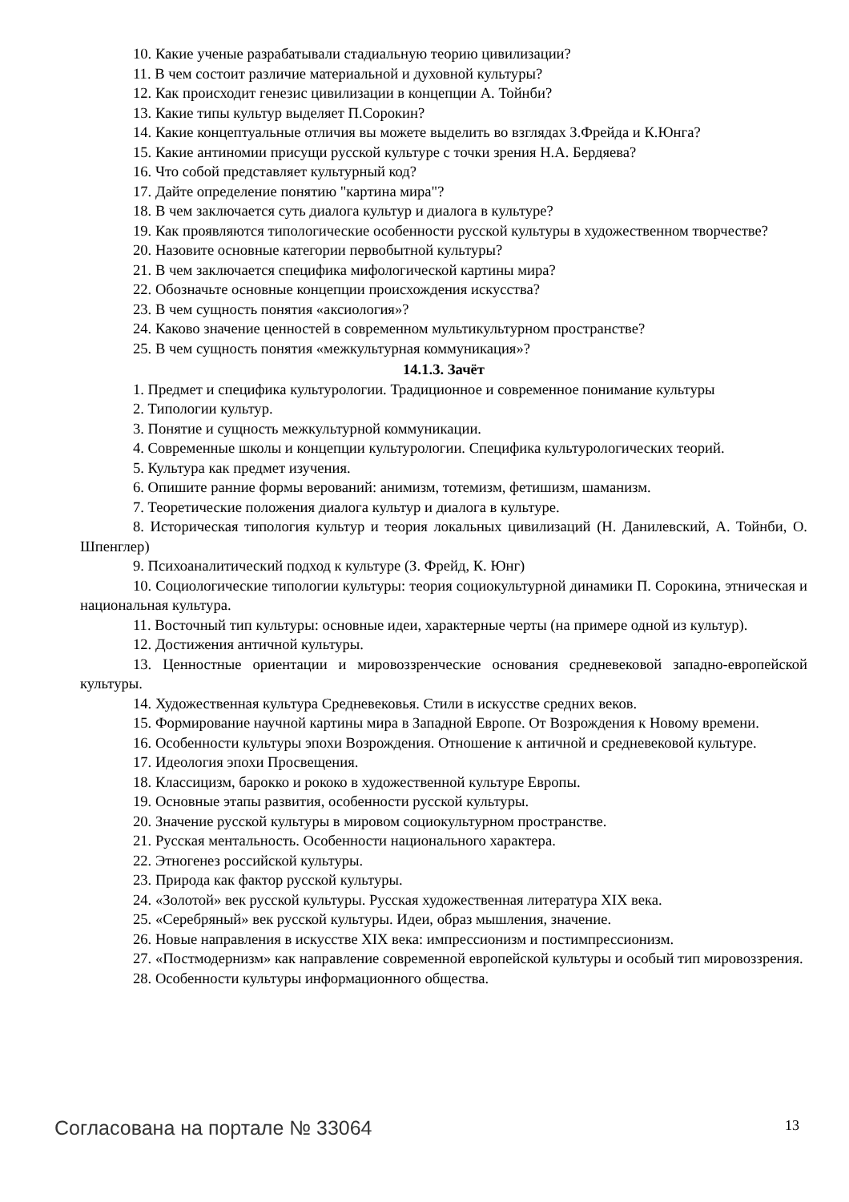10. Какие ученые разрабатывали стадиальную теорию цивилизации?
11. В чем состоит различие материальной и духовной культуры?
12. Как происходит генезис цивилизации в концепции А. Тойнби?
13. Какие типы культур выделяет П.Сорокин?
14. Какие концептуальные отличия вы можете выделить во взглядах З.Фрейда и К.Юнга?
15. Какие антиномии присущи русской культуре с точки зрения Н.А. Бердяева?
16. Что собой представляет культурный код?
17. Дайте определение понятию "картина мира"?
18. В чем заключается суть диалога культур и диалога в культуре?
19. Как проявляются типологические особенности русской культуры в художественном творчестве?
20. Назовите основные категории первобытной культуры?
21. В чем заключается специфика мифологической картины мира?
22. Обозначьте основные концепции происхождения искусства?
23. В чем сущность понятия «аксиология»?
24. Каково значение ценностей в современном мультикультурном пространстве?
25. В чем сущность понятия «межкультурная коммуникация»?
14.1.3. Зачёт
1. Предмет и специфика культурологии. Традиционное и современное понимание культуры
2. Типологии культур.
3. Понятие и сущность межкультурной коммуникации.
4. Современные школы и концепции культурологии. Специфика культурологических теорий.
5. Культура как предмет изучения.
6. Опишите ранние формы верований: анимизм, тотемизм, фетишизм, шаманизм.
7. Теоретические положения диалога культур и диалога в культуре.
8. Историческая типология культур и теория локальных цивилизаций (Н. Данилевский, А. Тойнби, О. Шпенглер)
9. Психоаналитический подход к культуре (З. Фрейд, К. Юнг)
10. Социологические типологии культуры: теория социокультурной динамики П. Сорокина, этническая и национальная культура.
11. Восточный тип культуры: основные идеи, характерные черты (на примере одной из культур).
12. Достижения античной культуры.
13. Ценностные ориентации и мировоззренческие основания средневековой западно-европейской культуры.
14. Художественная культура Средневековья. Стили в искусстве средних веков.
15. Формирование научной картины мира в Западной Европе. От Возрождения к Новому времени.
16. Особенности культуры эпохи Возрождения. Отношение к античной и средневековой культуре.
17. Идеология эпохи Просвещения.
18. Классицизм, барокко и рококо в художественной культуре Европы.
19. Основные этапы развития, особенности русской культуры.
20. Значение русской культуры в мировом социокультурном пространстве.
21. Русская ментальность. Особенности национального характера.
22. Этногенез российской культуры.
23. Природа как фактор русской культуры.
24. «Золотой» век русской культуры. Русская художественная литература XIX века.
25. «Серебряный» век русской культуры. Идеи, образ мышления, значение.
26. Новые направления в искусстве XIX века: импрессионизм и постимпрессионизм.
27. «Постмодернизм» как направление современной европейской культуры и особый тип мировоззрения.
28. Особенности культуры информационного общества.
Согласована на портале № 33064 13